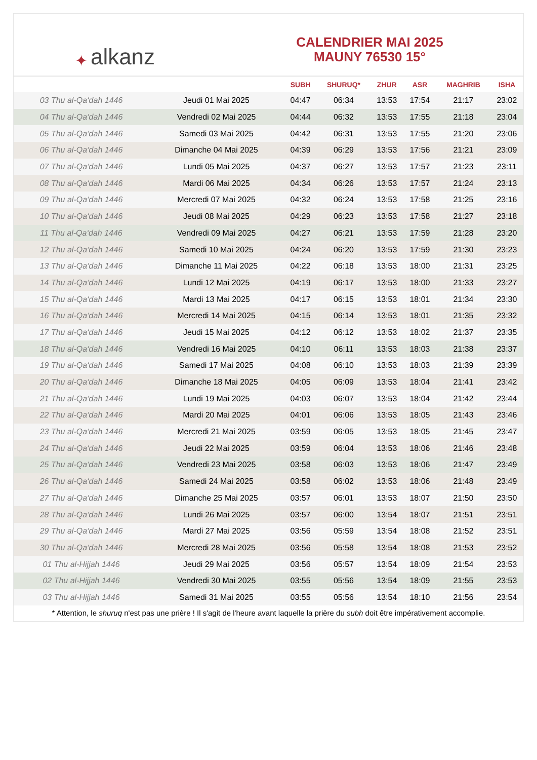✦ alkanz
CALENDRIER MAI 2025
MAUNY 76530 15°
| | | SUBH | SHURUQ* | ZHUR | ASR | MAGHRIB | ISHA |
| --- | --- | --- | --- | --- | --- | --- | --- |
| 03 Thu al-Qa‘dah 1446 | Jeudi 01 Mai 2025 | 04:47 | 06:34 | 13:53 | 17:54 | 21:17 | 23:02 |
| 04 Thu al-Qa‘dah 1446 | Vendredi 02 Mai 2025 | 04:44 | 06:32 | 13:53 | 17:55 | 21:18 | 23:04 |
| 05 Thu al-Qa‘dah 1446 | Samedi 03 Mai 2025 | 04:42 | 06:31 | 13:53 | 17:55 | 21:20 | 23:06 |
| 06 Thu al-Qa‘dah 1446 | Dimanche 04 Mai 2025 | 04:39 | 06:29 | 13:53 | 17:56 | 21:21 | 23:09 |
| 07 Thu al-Qa‘dah 1446 | Lundi 05 Mai 2025 | 04:37 | 06:27 | 13:53 | 17:57 | 21:23 | 23:11 |
| 08 Thu al-Qa‘dah 1446 | Mardi 06 Mai 2025 | 04:34 | 06:26 | 13:53 | 17:57 | 21:24 | 23:13 |
| 09 Thu al-Qa‘dah 1446 | Mercredi 07 Mai 2025 | 04:32 | 06:24 | 13:53 | 17:58 | 21:25 | 23:16 |
| 10 Thu al-Qa‘dah 1446 | Jeudi 08 Mai 2025 | 04:29 | 06:23 | 13:53 | 17:58 | 21:27 | 23:18 |
| 11 Thu al-Qa‘dah 1446 | Vendredi 09 Mai 2025 | 04:27 | 06:21 | 13:53 | 17:59 | 21:28 | 23:20 |
| 12 Thu al-Qa‘dah 1446 | Samedi 10 Mai 2025 | 04:24 | 06:20 | 13:53 | 17:59 | 21:30 | 23:23 |
| 13 Thu al-Qa‘dah 1446 | Dimanche 11 Mai 2025 | 04:22 | 06:18 | 13:53 | 18:00 | 21:31 | 23:25 |
| 14 Thu al-Qa‘dah 1446 | Lundi 12 Mai 2025 | 04:19 | 06:17 | 13:53 | 18:00 | 21:33 | 23:27 |
| 15 Thu al-Qa‘dah 1446 | Mardi 13 Mai 2025 | 04:17 | 06:15 | 13:53 | 18:01 | 21:34 | 23:30 |
| 16 Thu al-Qa‘dah 1446 | Mercredi 14 Mai 2025 | 04:15 | 06:14 | 13:53 | 18:01 | 21:35 | 23:32 |
| 17 Thu al-Qa‘dah 1446 | Jeudi 15 Mai 2025 | 04:12 | 06:12 | 13:53 | 18:02 | 21:37 | 23:35 |
| 18 Thu al-Qa‘dah 1446 | Vendredi 16 Mai 2025 | 04:10 | 06:11 | 13:53 | 18:03 | 21:38 | 23:37 |
| 19 Thu al-Qa‘dah 1446 | Samedi 17 Mai 2025 | 04:08 | 06:10 | 13:53 | 18:03 | 21:39 | 23:39 |
| 20 Thu al-Qa‘dah 1446 | Dimanche 18 Mai 2025 | 04:05 | 06:09 | 13:53 | 18:04 | 21:41 | 23:42 |
| 21 Thu al-Qa‘dah 1446 | Lundi 19 Mai 2025 | 04:03 | 06:07 | 13:53 | 18:04 | 21:42 | 23:44 |
| 22 Thu al-Qa‘dah 1446 | Mardi 20 Mai 2025 | 04:01 | 06:06 | 13:53 | 18:05 | 21:43 | 23:46 |
| 23 Thu al-Qa‘dah 1446 | Mercredi 21 Mai 2025 | 03:59 | 06:05 | 13:53 | 18:05 | 21:45 | 23:47 |
| 24 Thu al-Qa‘dah 1446 | Jeudi 22 Mai 2025 | 03:59 | 06:04 | 13:53 | 18:06 | 21:46 | 23:48 |
| 25 Thu al-Qa‘dah 1446 | Vendredi 23 Mai 2025 | 03:58 | 06:03 | 13:53 | 18:06 | 21:47 | 23:49 |
| 26 Thu al-Qa‘dah 1446 | Samedi 24 Mai 2025 | 03:58 | 06:02 | 13:53 | 18:06 | 21:48 | 23:49 |
| 27 Thu al-Qa‘dah 1446 | Dimanche 25 Mai 2025 | 03:57 | 06:01 | 13:53 | 18:07 | 21:50 | 23:50 |
| 28 Thu al-Qa‘dah 1446 | Lundi 26 Mai 2025 | 03:57 | 06:00 | 13:54 | 18:07 | 21:51 | 23:51 |
| 29 Thu al-Qa‘dah 1446 | Mardi 27 Mai 2025 | 03:56 | 05:59 | 13:54 | 18:08 | 21:52 | 23:51 |
| 30 Thu al-Qa‘dah 1446 | Mercredi 28 Mai 2025 | 03:56 | 05:58 | 13:54 | 18:08 | 21:53 | 23:52 |
| 01 Thu al-Hijjah 1446 | Jeudi 29 Mai 2025 | 03:56 | 05:57 | 13:54 | 18:09 | 21:54 | 23:53 |
| 02 Thu al-Hijjah 1446 | Vendredi 30 Mai 2025 | 03:55 | 05:56 | 13:54 | 18:09 | 21:55 | 23:53 |
| 03 Thu al-Hijjah 1446 | Samedi 31 Mai 2025 | 03:55 | 05:56 | 13:54 | 18:10 | 21:56 | 23:54 |
* Attention, le shuruq n'est pas une prière ! Il s'agit de l'heure avant laquelle la prière du subh doit être impérativement accomplie.